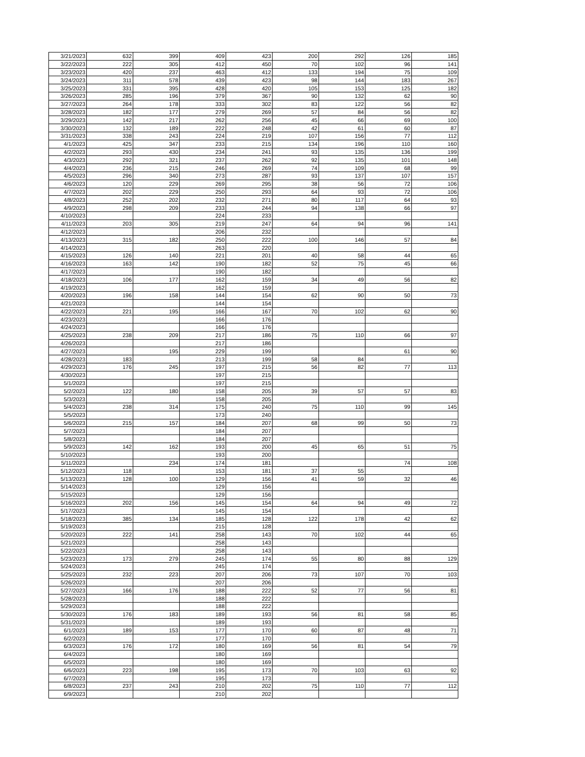| 3/21/2023 | 632 | 399 | 409 | 423 | 200 | 292 | 126 | 185 |
| 3/22/2023 | 222 | 305 | 412 | 450 | 70 | 102 | 96 | 141 |
| 3/23/2023 | 420 | 237 | 463 | 412 | 133 | 194 | 75 | 109 |
| 3/24/2023 | 311 | 578 | 439 | 423 | 98 | 144 | 183 | 267 |
| 3/25/2023 | 331 | 395 | 428 | 420 | 105 | 153 | 125 | 182 |
| 3/26/2023 | 285 | 196 | 379 | 367 | 90 | 132 | 62 | 90 |
| 3/27/2023 | 264 | 178 | 333 | 302 | 83 | 122 | 56 | 82 |
| 3/28/2023 | 182 | 177 | 279 | 269 | 57 | 84 | 56 | 82 |
| 3/29/2023 | 142 | 217 | 262 | 256 | 45 | 66 | 69 | 100 |
| 3/30/2023 | 132 | 189 | 222 | 248 | 42 | 61 | 60 | 87 |
| 3/31/2023 | 338 | 243 | 224 | 219 | 107 | 156 | 77 | 112 |
| 4/1/2023 | 425 | 347 | 233 | 215 | 134 | 196 | 110 | 160 |
| 4/2/2023 | 293 | 430 | 234 | 241 | 93 | 135 | 136 | 199 |
| 4/3/2023 | 292 | 321 | 237 | 262 | 92 | 135 | 101 | 148 |
| 4/4/2023 | 236 | 215 | 246 | 269 | 74 | 109 | 68 | 99 |
| 4/5/2023 | 296 | 340 | 273 | 287 | 93 | 137 | 107 | 157 |
| 4/6/2023 | 120 | 229 | 269 | 295 | 38 | 56 | 72 | 106 |
| 4/7/2023 | 202 | 229 | 250 | 293 | 64 | 93 | 72 | 106 |
| 4/8/2023 | 252 | 202 | 232 | 271 | 80 | 117 | 64 | 93 |
| 4/9/2023 | 298 | 209 | 233 | 244 | 94 | 138 | 66 | 97 |
| 4/10/2023 | | | 224 | 233 | | | | |
| 4/11/2023 | 203 | 305 | 219 | 247 | 64 | 94 | 96 | 141 |
| 4/12/2023 | | | 206 | 232 | | | | |
| 4/13/2023 | 315 | 182 | 250 | 222 | 100 | 146 | 57 | 84 |
| 4/14/2023 | | | 263 | 220 | | | | |
| 4/15/2023 | 126 | 140 | 221 | 201 | 40 | 58 | 44 | 65 |
| 4/16/2023 | 163 | 142 | 190 | 182 | 52 | 75 | 45 | 66 |
| 4/17/2023 | | | 190 | 182 | | | | |
| 4/18/2023 | 106 | 177 | 162 | 159 | 34 | 49 | 56 | 82 |
| 4/19/2023 | | | 162 | 159 | | | | |
| 4/20/2023 | 196 | 158 | 144 | 154 | 62 | 90 | 50 | 73 |
| 4/21/2023 | | | 144 | 154 | | | | |
| 4/22/2023 | 221 | 195 | 166 | 167 | 70 | 102 | 62 | 90 |
| 4/23/2023 | | | 166 | 176 | | | | |
| 4/24/2023 | | | 166 | 176 | | | | |
| 4/25/2023 | 238 | 209 | 217 | 186 | 75 | 110 | 66 | 97 |
| 4/26/2023 | | | 217 | 186 | | | | |
| 4/27/2023 | | 195 | 229 | 199 | | | 61 | 90 |
| 4/28/2023 | 183 | | 213 | 199 | 58 | 84 | | |
| 4/29/2023 | 176 | 245 | 197 | 215 | 56 | 82 | 77 | 113 |
| 4/30/2023 | | | 197 | 215 | | | | |
| 5/1/2023 | | | 197 | 215 | | | | |
| 5/2/2023 | 122 | 180 | 158 | 205 | 39 | 57 | 57 | 83 |
| 5/3/2023 | | | 158 | 205 | | | | |
| 5/4/2023 | 238 | 314 | 175 | 240 | 75 | 110 | 99 | 145 |
| 5/5/2023 | | | 173 | 240 | | | | |
| 5/6/2023 | 215 | 157 | 184 | 207 | 68 | 99 | 50 | 73 |
| 5/7/2023 | | | 184 | 207 | | | | |
| 5/8/2023 | | | 184 | 207 | | | | |
| 5/9/2023 | 142 | 162 | 193 | 200 | 45 | 65 | 51 | 75 |
| 5/10/2023 | | | 193 | 200 | | | | |
| 5/11/2023 | | 234 | 174 | 181 | | | 74 | 108 |
| 5/12/2023 | 118 | | 153 | 181 | 37 | 55 | | |
| 5/13/2023 | 128 | 100 | 129 | 156 | 41 | 59 | 32 | 46 |
| 5/14/2023 | | | 129 | 156 | | | | |
| 5/15/2023 | | | 129 | 156 | | | | |
| 5/16/2023 | 202 | 156 | 145 | 154 | 64 | 94 | 49 | 72 |
| 5/17/2023 | | | 145 | 154 | | | | |
| 5/18/2023 | 385 | 134 | 185 | 128 | 122 | 178 | 42 | 62 |
| 5/19/2023 | | | 215 | 128 | | | | |
| 5/20/2023 | 222 | 141 | 258 | 143 | 70 | 102 | 44 | 65 |
| 5/21/2023 | | | 258 | 143 | | | | |
| 5/22/2023 | | | 258 | 143 | | | | |
| 5/23/2023 | 173 | 279 | 245 | 174 | 55 | 80 | 88 | 129 |
| 5/24/2023 | | | 245 | 174 | | | | |
| 5/25/2023 | 232 | 223 | 207 | 206 | 73 | 107 | 70 | 103 |
| 5/26/2023 | | | 207 | 206 | | | | |
| 5/27/2023 | 166 | 176 | 188 | 222 | 52 | 77 | 56 | 81 |
| 5/28/2023 | | | 188 | 222 | | | | |
| 5/29/2023 | | | 188 | 222 | | | | |
| 5/30/2023 | 176 | 183 | 189 | 193 | 56 | 81 | 58 | 85 |
| 5/31/2023 | | | 189 | 193 | | | | |
| 6/1/2023 | 189 | 153 | 177 | 170 | 60 | 87 | 48 | 71 |
| 6/2/2023 | | | 177 | 170 | | | | |
| 6/3/2023 | 176 | 172 | 180 | 169 | 56 | 81 | 54 | 79 |
| 6/4/2023 | | | 180 | 169 | | | | |
| 6/5/2023 | | | 180 | 169 | | | | |
| 6/6/2023 | 223 | 198 | 195 | 173 | 70 | 103 | 63 | 92 |
| 6/7/2023 | | | 195 | 173 | | | | |
| 6/8/2023 | 237 | 243 | 210 | 202 | 75 | 110 | 77 | 112 |
| 6/9/2023 | | | 210 | 202 | | | | |